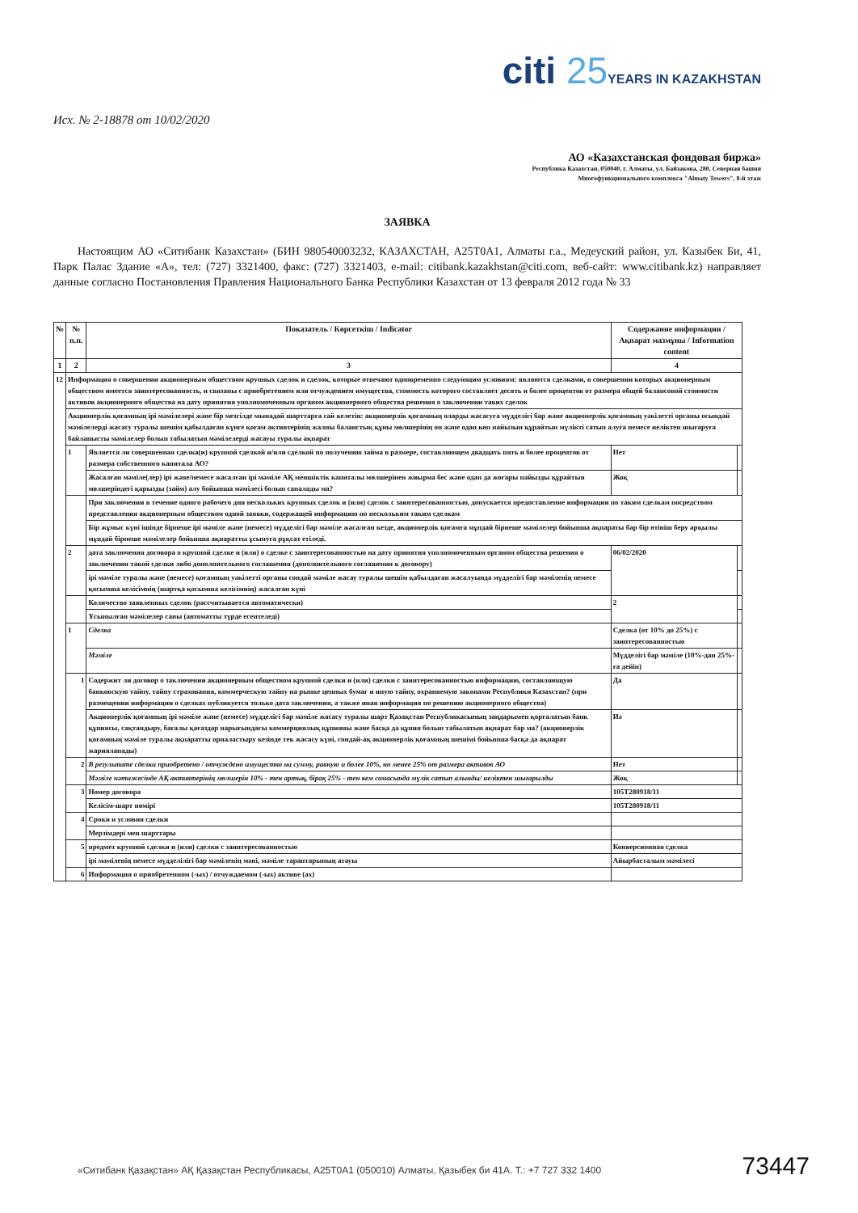citi 25 YEARS IN KAZAKHSTAN
Исх. № 2-18878 от 10/02/2020
АО «Казахстанская фондовая биржа»
Республика Казахстан, 050040, г. Алматы, ул. Байзакова, 280, Северная башня
Многофункционального комплекса "Almaty Towers", 8-й этаж
ЗАЯВКА
Настоящим АО «Ситибанк Казахстан» (БИН 980540003232, КАЗАХСТАН, A25T0A1, Алматы г.а., Медеуский район, ул. Казыбек Би, 41, Парк Палас Здание «А», тел: (727) 3321400, факс: (727) 3321403, e-mail: citibank.kazakhstan@citi.com, веб-сайт: www.citibank.kz) направляет данные согласно Постановления Правления Национального Банка Республики Казахстан от 13 февраля 2012 года № 33
| № | № п.п. | Показатель / Көрсеткіш / Indicator | Содержание информации / Ақпарат мазмұны / Information content | |
| --- | --- | --- | --- | --- |
| 1 | 2 | 3 | 4 | |
| 12 | Информация о совершении акционерным обществом крупных сделок и сделок, которые отвечают одновременно следующим условиям: являются сделками, в совершении которых акционерным обществом имеется заинтересованность, и связаны с приобретением или отчуждением имущества, стоимость которого составляет десять и более процентов от размера общей балансовой стоимости активов акционерного общества на дату принятия уполномоченным органом акционерного общества решения о заключении таких сделок | | | |
| | Акционерлік қоғамның ірі мәмілелері және бір мезгілде мынадай шарттарға сай келетін: акционерлік қоғамның оларды жасасуға мүдделігі бар және акционерлік қоғамның уәкілетті органы осындай мәмілелерді жасасу туралы шешім қабылдаған күнге қоғам активтерінің жалпы баланстық құны мөлшерінің он және одан көп пайызын құрайтын мүлікті сатып алуға немесе иеліктен шығаруға байланысты мәмілелер болып табылатын мәмілелерді жасауы туралы ақпарат | | | |
| | 1 | Является ли совершенная сделка(и) крупной сделкой и/или сделкой по получению займа в размере, составляющем двадцать пять и более процентов от размера собственного капитала АО? | Нет | |
| | | Жасалған мәміле(лер) ірі және/немесе жасалған ірі мәміле АҚ меншіктік капиталы мөлшерінен жиырма бес және одан да жоғары пайызды құрайтын мөлшеріндегі қарызды (займ) алу бойынша мәмілесі болып саналады ма? | Жоқ | |
| | | При заключении в течение одного рабочего дня нескольких крупных сделок и (или) сделок с заинтересованностью, допускается предоставление информации по таким сделкам посредством представления акционерным обществом одной заявки, содержащей информацию по нескольким таким сделкам | | |
| | | Бір жұмыс күні ішінде бірнеше ірі мәміле және (немесе) мүдделігі бар мәміле жасалған кезде, акционерлік қоғамға мұндай бірнеше мәмілелер бойынша ақпараты бар бір өтініш беру арқылы мұндай бірнеше мәмілелер бойынша ақпаратты ұсынуға рұқсат етіледі. | | |
| | 2 | дата заключения договора о крупной сделке и (или) о сделке с заинтересованностью на дату принятия уполномоченным органом общества решения о заключении такой сделки либо дополнительного соглашения (дополнительного соглашения к договору) | 06/02/2020 | |
| | | ірі мәміле туралы және (немесе) қоғамның уәкілетті органы сондай мәміле жасау туралы шешім қабылдаған жасалуында мүдделігі бар мәміленің немесе қосымша келісімнің (шартқа қосымша келісімнің) жасалған күні | | |
| | | Количество заявленных сделок (рассчитывается автоматически) | 2 | |
| | | Ұсынылған мәмілелер саны (автоматты түрде есептеледі) | | |
| | 1 | Сделка | Сделка (от 10% до 25%) с заинтересованностью | |
| | | Мәміле | Мүдделігі бар мәміле (10%-дан 25%-ға дейін) | |
| | 1 | Содержит ли договор о заключении акционерным обществом крупной сделки и (или) сделки с заинтересованностью информацию, составляющую банковскую тайну, тайну страхования, коммерческую тайну на рынке ценных бумаг и иную тайну, охраняемую законами Республики Казахстан? (при размещении информации о сделках публикуется только дата заключения, а также иная информация по решению акционерного общества) | Да | |
| | | Акционерлік қоғамның ірі мәміле және (немесе) мүдделігі бар мәміле жасасу туралы шарт Қазақстан Республикасының заңдарымен қорғалатын банк құпиясы, сақтандыру, бағалы қағаздар нарығындағы коммерциялық құпияны және басқа да құпия болып табылатын ақпарат бар ма? (акционерлік қоғамның мәміле туралы ақпаратты орналастыру кезінде тек жасасу күні, сондай-ақ акционерлік қоғамның шешімі бойынша басқа да ақпарат жарияланады) | Иә | |
| | 2 | В результате сделки приобретено / отчуждено имущество на сумму, равную и более 10%, но менее 25% от размера активов АО | Нет | |
| | | Мәміле нәтижесінде АҚ активтерінің мөлшерін 10% - тен артық, бірақ 25% - тен кем сомасында мүлік сатып алынды/ иеліктен шығарылды | Жоқ | |
| | 3 | Номер договора | 105T280918/11 | |
| | | Келісім-шарт нөмірі | 105T280918/11 | |
| | 4 | Сроки и условия сделки | | |
| | | Мерзімдері мен шарттары | | |
| | 5 | предмет крупной сделки и (или) сделки с заинтересованностью | Конверсионная сделка | |
| | | ірі мәміленің немесе мүдделілігі бар мәміленің мәні, мәміле тараптарының атауы | Айырбасталым мәмілесі | |
| | 6 | Информация о приобретенном (-ых) / отчуждаемом (-ых) активе (ах) | | |
«Ситибанк Қазақстан» АҚ Қазақстан Республикасы, A25T0A1 (050010) Алматы, Қазыбек би 41А. Т.: +7 727 332 1400
73447